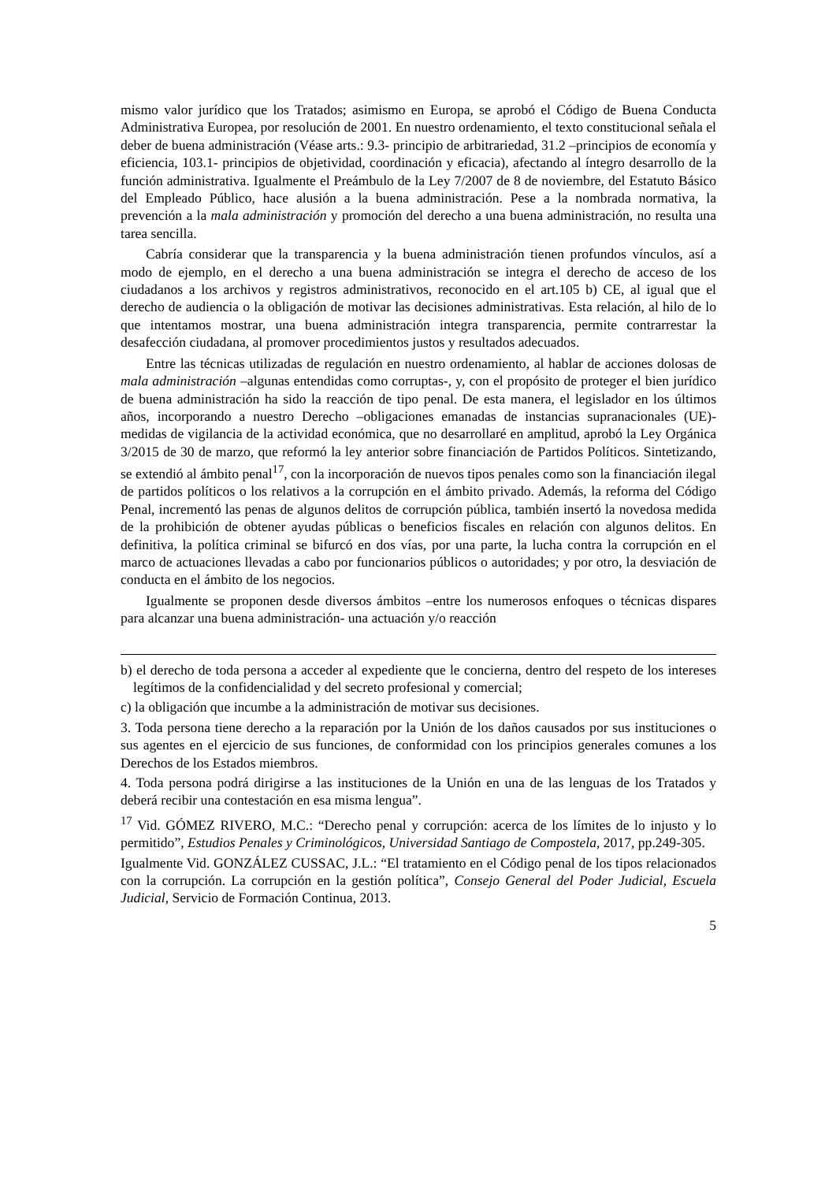mismo valor jurídico que los Tratados; asimismo en Europa, se aprobó el Código de Buena Conducta Administrativa Europea, por resolución de 2001. En nuestro ordenamiento, el texto constitucional señala el deber de buena administración (Véase arts.: 9.3- principio de arbitrariedad, 31.2 –principios de economía y eficiencia, 103.1- principios de objetividad, coordinación y eficacia), afectando al íntegro desarrollo de la función administrativa. Igualmente el Preámbulo de la Ley 7/2007 de 8 de noviembre, del Estatuto Básico del Empleado Público, hace alusión a la buena administración. Pese a la nombrada normativa, la prevención a la mala administración y promoción del derecho a una buena administración, no resulta una tarea sencilla.
Cabría considerar que la transparencia y la buena administración tienen profundos vínculos, así a modo de ejemplo, en el derecho a una buena administración se integra el derecho de acceso de los ciudadanos a los archivos y registros administrativos, reconocido en el art.105 b) CE, al igual que el derecho de audiencia o la obligación de motivar las decisiones administrativas. Esta relación, al hilo de lo que intentamos mostrar, una buena administración integra transparencia, permite contrarrestar la desafección ciudadana, al promover procedimientos justos y resultados adecuados.
Entre las técnicas utilizadas de regulación en nuestro ordenamiento, al hablar de acciones dolosas de mala administración –algunas entendidas como corruptas-, y, con el propósito de proteger el bien jurídico de buena administración ha sido la reacción de tipo penal. De esta manera, el legislador en los últimos años, incorporando a nuestro Derecho –obligaciones emanadas de instancias supranacionales (UE)- medidas de vigilancia de la actividad económica, que no desarrollaré en amplitud, aprobó la Ley Orgánica 3/2015 de 30 de marzo, que reformó la ley anterior sobre financiación de Partidos Políticos. Sintetizando, se extendió al ámbito penal<sup>17</sup>, con la incorporación de nuevos tipos penales como son la financiación ilegal de partidos políticos o los relativos a la corrupción en el ámbito privado. Además, la reforma del Código Penal, incrementó las penas de algunos delitos de corrupción pública, también insertó la novedosa medida de la prohibición de obtener ayudas públicas o beneficios fiscales en relación con algunos delitos. En definitiva, la política criminal se bifurcó en dos vías, por una parte, la lucha contra la corrupción en el marco de actuaciones llevadas a cabo por funcionarios públicos o autoridades; y por otro, la desviación de conducta en el ámbito de los negocios.
Igualmente se proponen desde diversos ámbitos –entre los numerosos enfoques o técnicas dispares para alcanzar una buena administración- una actuación y/o reacción
b) el derecho de toda persona a acceder al expediente que le concierna, dentro del respeto de los intereses legítimos de la confidencialidad y del secreto profesional y comercial;
c) la obligación que incumbe a la administración de motivar sus decisiones.
3. Toda persona tiene derecho a la reparación por la Unión de los daños causados por sus instituciones o sus agentes en el ejercicio de sus funciones, de conformidad con los principios generales comunes a los Derechos de los Estados miembros.
4. Toda persona podrá dirigirse a las instituciones de la Unión en una de las lenguas de los Tratados y deberá recibir una contestación en esa misma lengua”.
<sup>17</sup> Vid. GÓMEZ RIVERO, M.C.: “Derecho penal y corrupción: acerca de los límites de lo injusto y lo permitido”, Estudios Penales y Criminológicos, Universidad Santiago de Compostela, 2017, pp.249-305.
Igualmente Vid. GONZÁLEZ CUSSAC, J.L.: “El tratamiento en el Código penal de los tipos relacionados con la corrupción. La corrupción en la gestión política”, Consejo General del Poder Judicial, Escuela Judicial, Servicio de Formación Continua, 2013.
5